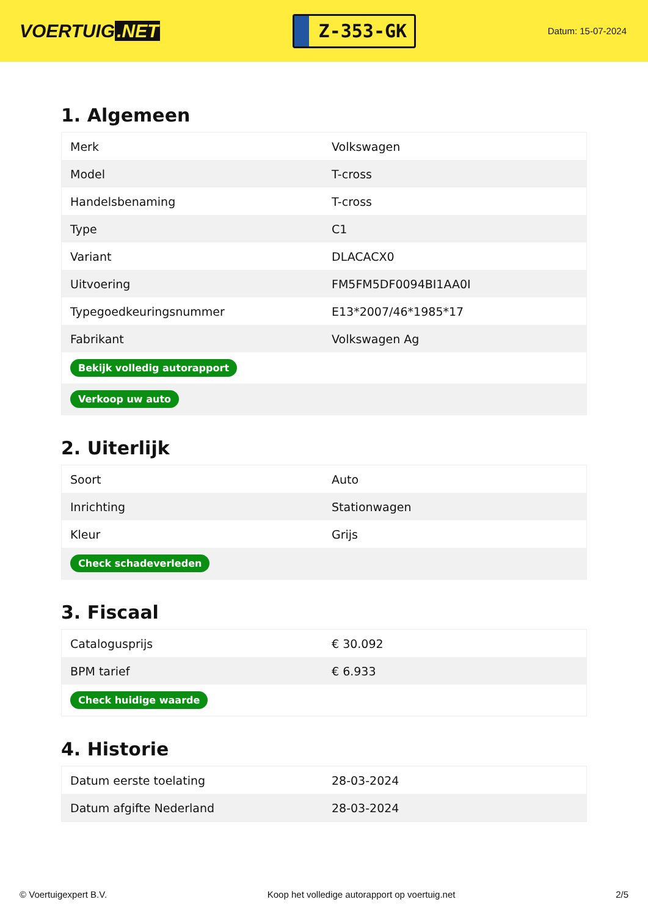VOERTUIG.NET
Z-353-GK
Datum: 15-07-2024
1. Algemeen
| Merk | Volkswagen |
| Model | T-cross |
| Handelsbenaming | T-cross |
| Type | C1 |
| Variant | DLACACX0 |
| Uitvoering | FM5FM5DF0094BI1AA0I |
| Typegoedkeuringsnummer | E13*2007/46*1985*17 |
| Fabrikant | Volkswagen Ag |
| Bekijk volledig autorapport | |
| Verkoop uw auto | |
2. Uiterlijk
| Soort | Auto |
| Inrichting | Stationwagen |
| Kleur | Grijs |
| Check schadeverleden | |
3. Fiscaal
| Catalogusprijs | € 30.092 |
| BPM tarief | € 6.933 |
| Check huidige waarde | |
4. Historie
| Datum eerste toelating | 28-03-2024 |
| Datum afgifte Nederland | 28-03-2024 |
© Voertuigexpert B.V. Koop het volledige autorapport op voertuig.net 2/5